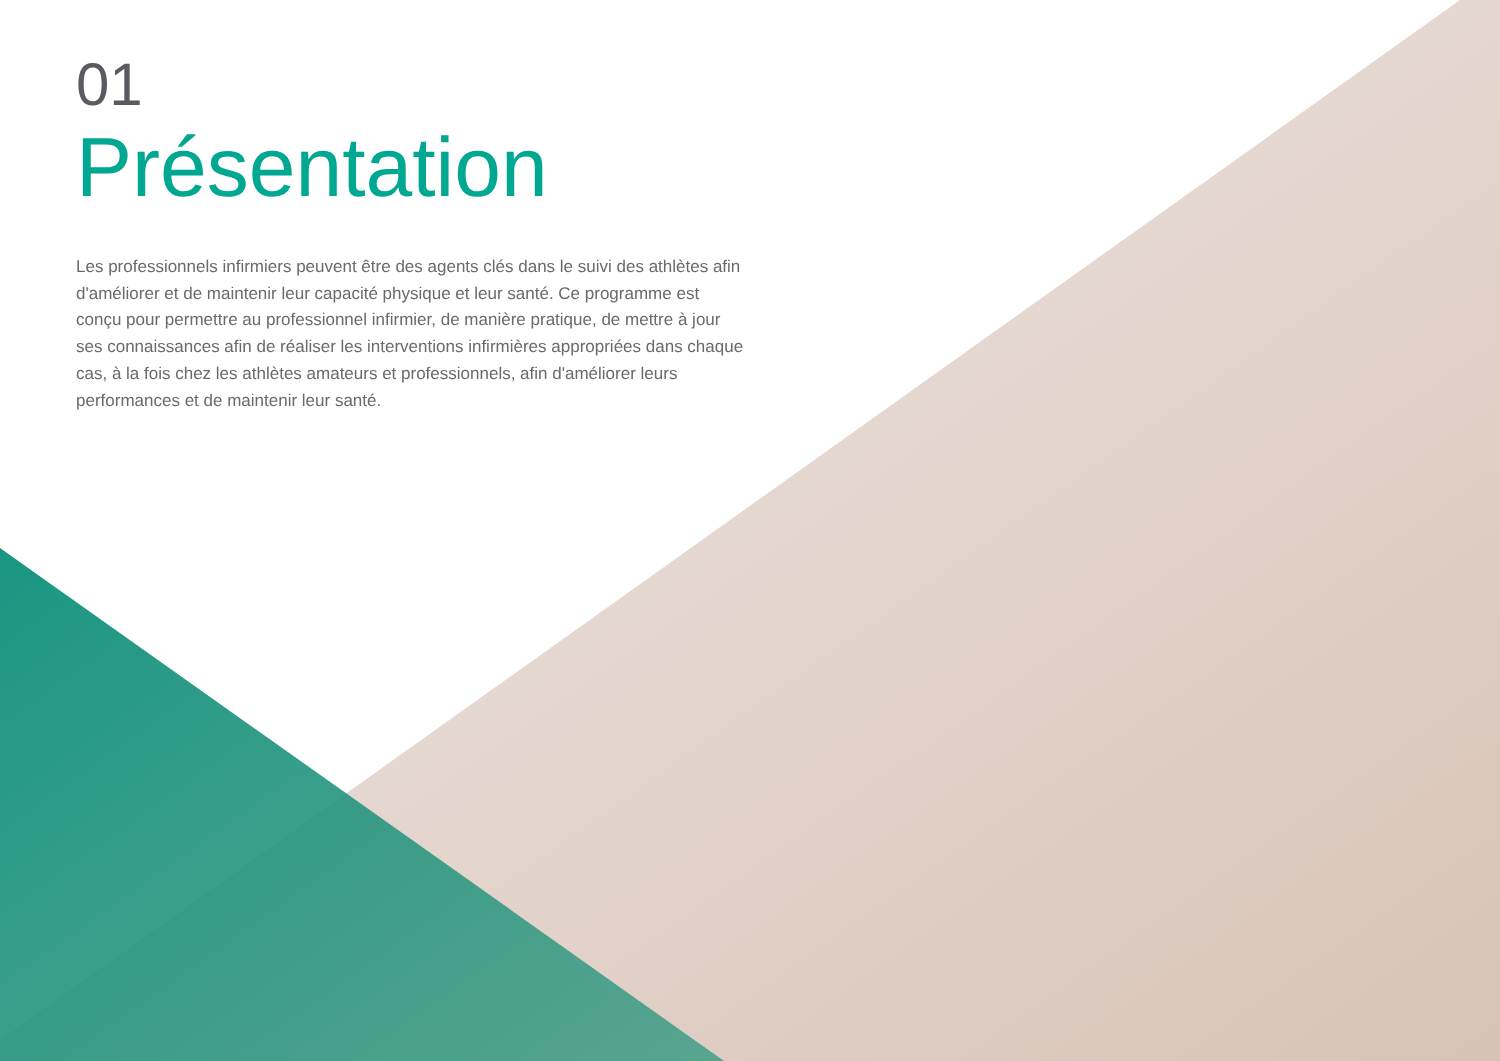01
Présentation
Les professionnels infirmiers peuvent être des agents clés dans le suivi des athlètes afin d'améliorer et de maintenir leur capacité physique et leur santé. Ce programme est conçu pour permettre au professionnel infirmier, de manière pratique, de mettre à jour ses connaissances afin de réaliser les interventions infirmières appropriées dans chaque cas, à la fois chez les athlètes amateurs et professionnels, afin d'améliorer leurs performances et de maintenir leur santé.